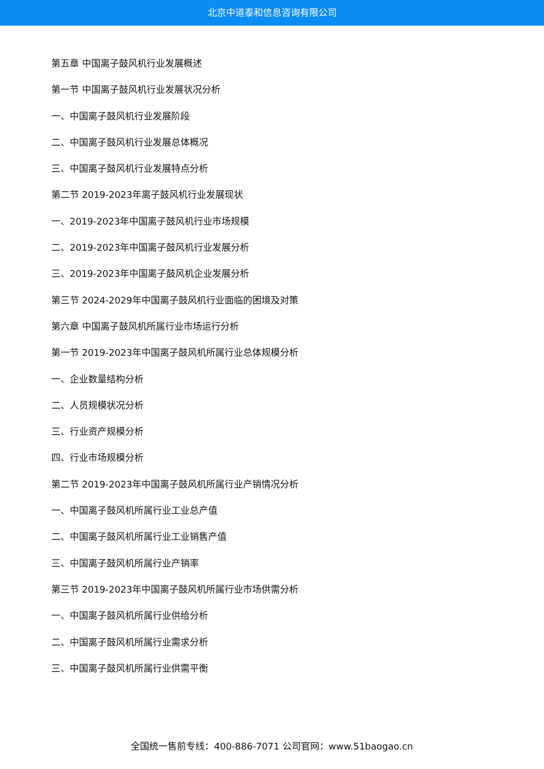北京中道泰和信息咨询有限公司
第五章 中国离子鼓风机行业发展概述
第一节 中国离子鼓风机行业发展状况分析
一、中国离子鼓风机行业发展阶段
二、中国离子鼓风机行业发展总体概况
三、中国离子鼓风机行业发展特点分析
第二节 2019-2023年离子鼓风机行业发展现状
一、2019-2023年中国离子鼓风机行业市场规模
二、2019-2023年中国离子鼓风机行业发展分析
三、2019-2023年中国离子鼓风机企业发展分析
第三节 2024-2029年中国离子鼓风机行业面临的困境及对策
第六章 中国离子鼓风机所属行业市场运行分析
第一节 2019-2023年中国离子鼓风机所属行业总体规模分析
一、企业数量结构分析
二、人员规模状况分析
三、行业资产规模分析
四、行业市场规模分析
第二节 2019-2023年中国离子鼓风机所属行业产销情况分析
一、中国离子鼓风机所属行业工业总产值
二、中国离子鼓风机所属行业工业销售产值
三、中国离子鼓风机所属行业产销率
第三节 2019-2023年中国离子鼓风机所属行业市场供需分析
一、中国离子鼓风机所属行业供给分析
二、中国离子鼓风机所属行业需求分析
三、中国离子鼓风机所属行业供需平衡
全国统一售前专线：400-886-7071 公司官网：www.51baogao.cn